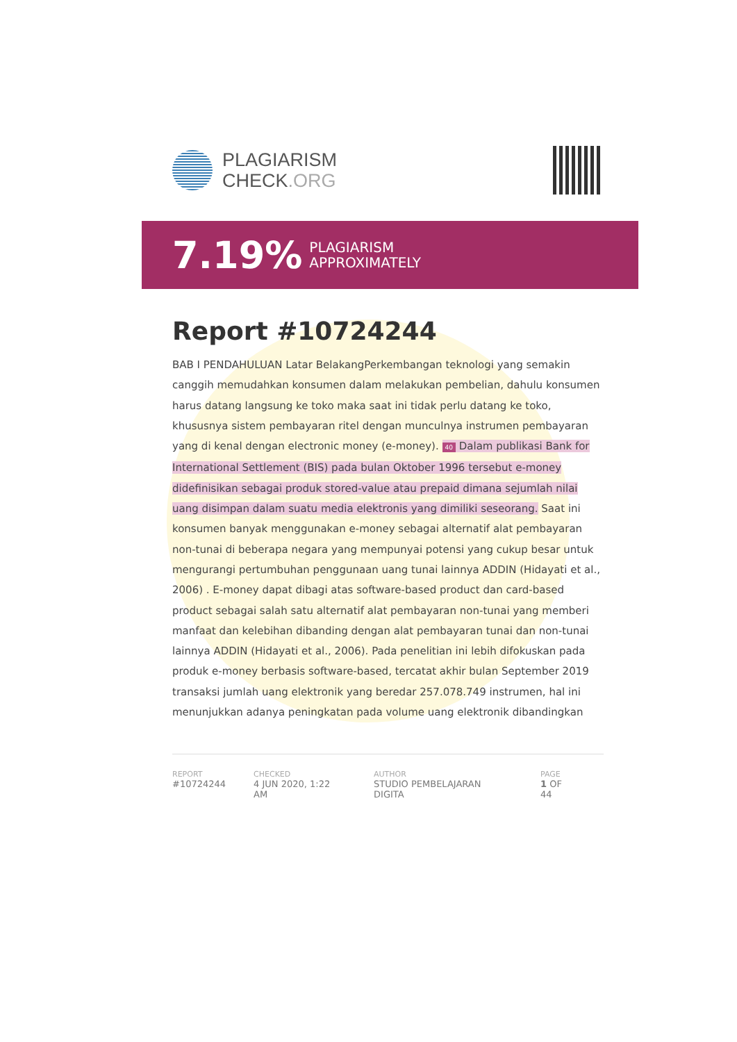PLAGIARISM
CHECK.ORG
7.19% PLAGIARISM
APPROXIMATELY
Report #10724244
BAB I PENDAHULUAN Latar BelakangPerkembangan teknologi yang semakin canggih memudahkan konsumen dalam melakukan pembelian, dahulu konsumen harus datang langsung ke toko maka saat ini tidak perlu datang ke toko, khususnya sistem pembayaran ritel dengan munculnya instrumen pembayaran yang di kenal dengan electronic money (e-money). 40 Dalam publikasi Bank for International Settlement (BIS) pada bulan Oktober 1996 tersebut e-money didefinisikan sebagai produk stored-value atau prepaid dimana sejumlah nilai uang disimpan dalam suatu media elektronis yang dimiliki seseorang. Saat ini konsumen banyak menggunakan e-money sebagai alternatif alat pembayaran non-tunai di beberapa negara yang mempunyai potensi yang cukup besar untuk mengurangi pertumbuhan penggunaan uang tunai lainnya ADDIN (Hidayati et al., 2006) . E-money dapat dibagi atas software-based product dan card-based product sebagai salah satu alternatif alat pembayaran non-tunai yang memberi manfaat dan kelebihan dibanding dengan alat pembayaran tunai dan non-tunai lainnya ADDIN (Hidayati et al., 2006). Pada penelitian ini lebih difokuskan pada produk e-money berbasis software-based, tercatat akhir bulan September 2019 transaksi jumlah uang elektronik yang beredar 257.078.749 instrumen, hal ini menunjukkan adanya peningkatan pada volume uang elektronik dibandingkan
REPORT
#10724244
CHECKED
4 JUN 2020, 1:22 AM
AUTHOR
STUDIO PEMBELAJARAN DIGITA
PAGE
1 OF 44